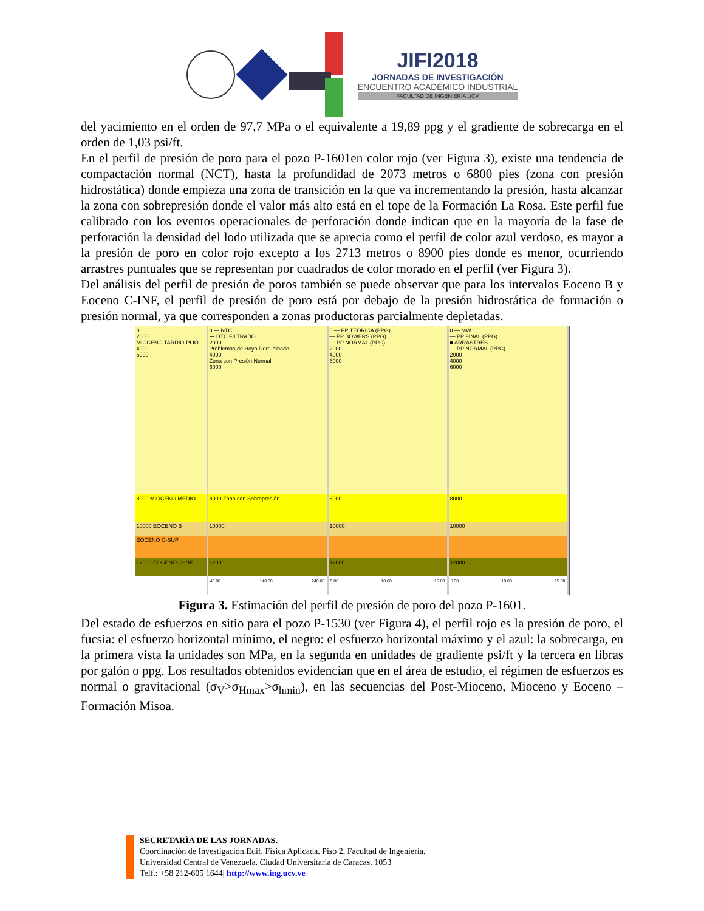JIFI2018
JORNADAS DE INVESTIGACIÓN
ENCUENTRO ACADÉMICO INDUSTRIAL
FACULTAD DE INGENIERÍA UCV
del yacimiento en el orden de 97,7 MPa o el equivalente a 19,89 ppg y el gradiente de sobrecarga en el orden de 1,03 psi/ft.
En el perfil de presión de poro para el pozo P-1601en color rojo (ver Figura 3), existe una tendencia de compactación normal (NCT), hasta la profundidad de 2073 metros o 6800 pies (zona con presión hidrostática) donde empieza una zona de transición en la que va incrementando la presión, hasta alcanzar la zona con sobrepresión donde el valor más alto está en el tope de la Formación La Rosa. Este perfil fue calibrado con los eventos operacionales de perforación donde indican que en la mayoría de la fase de perforación la densidad del lodo utilizada que se aprecia como el perfil de color azul verdoso, es mayor a la presión de poro en color rojo excepto a los 2713 metros o 8900 pies donde es menor, ocurriendo arrastres puntuales que se representan por cuadrados de color morado en el perfil (ver Figura 3).
Del análisis del perfil de presión de poros también se puede observar que para los intervalos Eoceno B y Eoceno C-INF, el perfil de presión de poro está por debajo de la presión hidrostática de formación o presión normal, ya que corresponden a zonas productoras parcialmente depletadas.
0
2000
MIOCENO TARDIO-PLIO
4000
6000
8000 MIOCENO MEDIO
10000 EOCENO B
EOCENO C-SUP
12000 EOCENO C-INF
0 — NTC
--- DTC FILTRADO
2000
Problemas de Hoyo Derrumbado
4000
Zona con Presión Normal
6000
8000 Zona con Sobrepresión
10000
12000
40.00 140.00 240.00
0 — PP TEORICA (PPG)
— PP BOWERS (PPG)
— PP NORMAL (PPG)
2000
4000
6000
8000
10000
12000
5.00 10.00 15.00
0 — MW
— PP FINAL (PPG)
■ ARRASTRES
— PP NORMAL (PPG)
2000
4000
6000
8000
10000
12000
5.00 10.00 15.00
Figura 3. Estimación del perfil de presión de poro del pozo P-1601.
Del estado de esfuerzos en sitio para el pozo P-1530 (ver Figura 4), el perfil rojo es la presión de poro, el fucsia: el esfuerzo horizontal mínimo, el negro: el esfuerzo horizontal máximo y el azul: la sobrecarga, en la primera vista la unidades son MPa, en la segunda en unidades de gradiente psi/ft y la tercera en libras por galón o ppg. Los resultados obtenidos evidencian que en el área de estudio, el régimen de esfuerzos es normal o gravitacional (σ<sub>V</sub>>σ<sub>Hmax</sub>>σ<sub>hmin</sub>), en las secuencias del Post-Mioceno, Mioceno y Eoceno – Formación Misoa.
SECRETARÍA DE LAS JORNADAS.
Coordinación de Investigación.Edif. Física Aplicada. Piso 2. Facultad de Ingeniería.
Universidad Central de Venezuela. Ciudad Universitaria de Caracas. 1053
Telf.: +58 212-605 1644| http://www.ing.ucv.ve